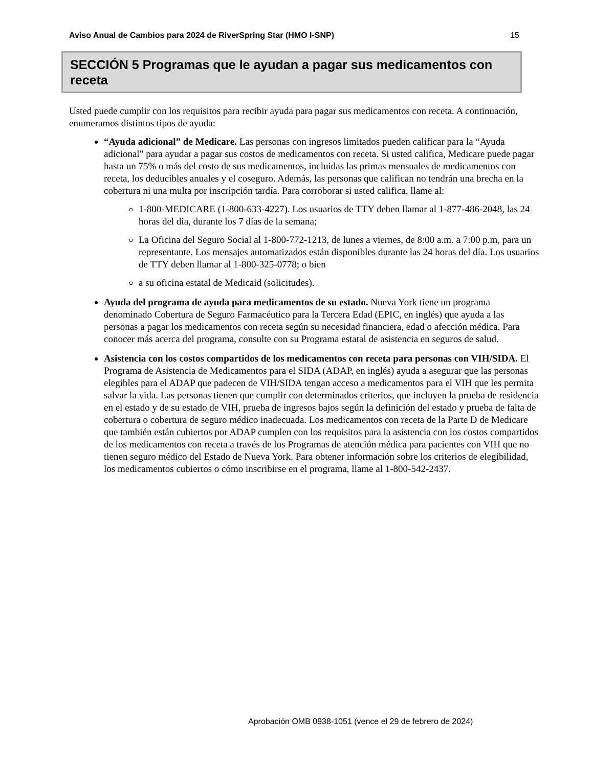Aviso Anual de Cambios para 2024 de RiverSpring Star (HMO I-SNP) 15
SECCIÓN 5 Programas que le ayudan a pagar sus medicamentos con receta
Usted puede cumplir con los requisitos para recibir ayuda para pagar sus medicamentos con receta. A continuación, enumeramos distintos tipos de ayuda:
“Ayuda adicional” de Medicare. Las personas con ingresos limitados pueden calificar para la “Ayuda
adicional" para ayudar a pagar sus costos de medicamentos con receta. Si usted califica, Medicare puede pagar hasta un 75% o más del costo de sus medicamentos, incluidas las primas mensuales de medicamentos con receta, los deducibles anuales y el coseguro. Además, las personas que califican no tendrán una brecha en la cobertura ni una multa por inscripción tardía. Para corroborar si usted califica, llame al:
1-800-MEDICARE (1-800-633-4227). Los usuarios de TTY deben llamar al 1-877-486-2048, las 24
horas del día, durante los 7 días de la semana;
La Oficina del Seguro Social al 1-800-772-1213, de lunes a viernes, de 8:00 a.m. a 7:00 p.m, para un representante. Los mensajes automatizados están disponibles durante las 24 horas del día. Los usuarios de TTY deben llamar al 1-800-325-0778; o bien
a su oficina estatal de Medicaid (solicitudes).
Ayuda del programa de ayuda para medicamentos de su estado. Nueva York tiene un programa denominado Cobertura de Seguro Farmacéutico para la Tercera Edad (EPIC, en inglés) que ayuda a las personas a pagar los medicamentos con receta según su necesidad financiera, edad o afección médica. Para conocer más acerca del programa, consulte con su Programa estatal de asistencia en seguros de salud.
Asistencia con los costos compartidos de los medicamentos con receta para personas con VIH/SIDA. El Programa de Asistencia de Medicamentos para el SIDA (ADAP, en inglés) ayuda a asegurar que las personas elegibles para el ADAP que padecen de VIH/SIDA tengan acceso a medicamentos para el VIH que les permita salvar la vida. Las personas tienen que cumplir con determinados criterios, que incluyen la prueba de residencia en el estado y de su estado de VIH, prueba de ingresos bajos según la definición del estado y prueba de falta de cobertura o cobertura de seguro médico inadecuada. Los medicamentos con receta de la Parte D de Medicare que también están cubiertos por ADAP cumplen con los requisitos para la asistencia con los costos compartidos de los medicamentos con receta a través de los Programas de atención médica para pacientes con VIH que no tienen seguro médico del Estado de Nueva York. Para obtener información sobre los criterios de elegibilidad, los medicamentos cubiertos o cómo inscribirse en el programa, llame al 1-800-542-2437.
Aprobación OMB 0938-1051 (vence el 29 de febrero de 2024)